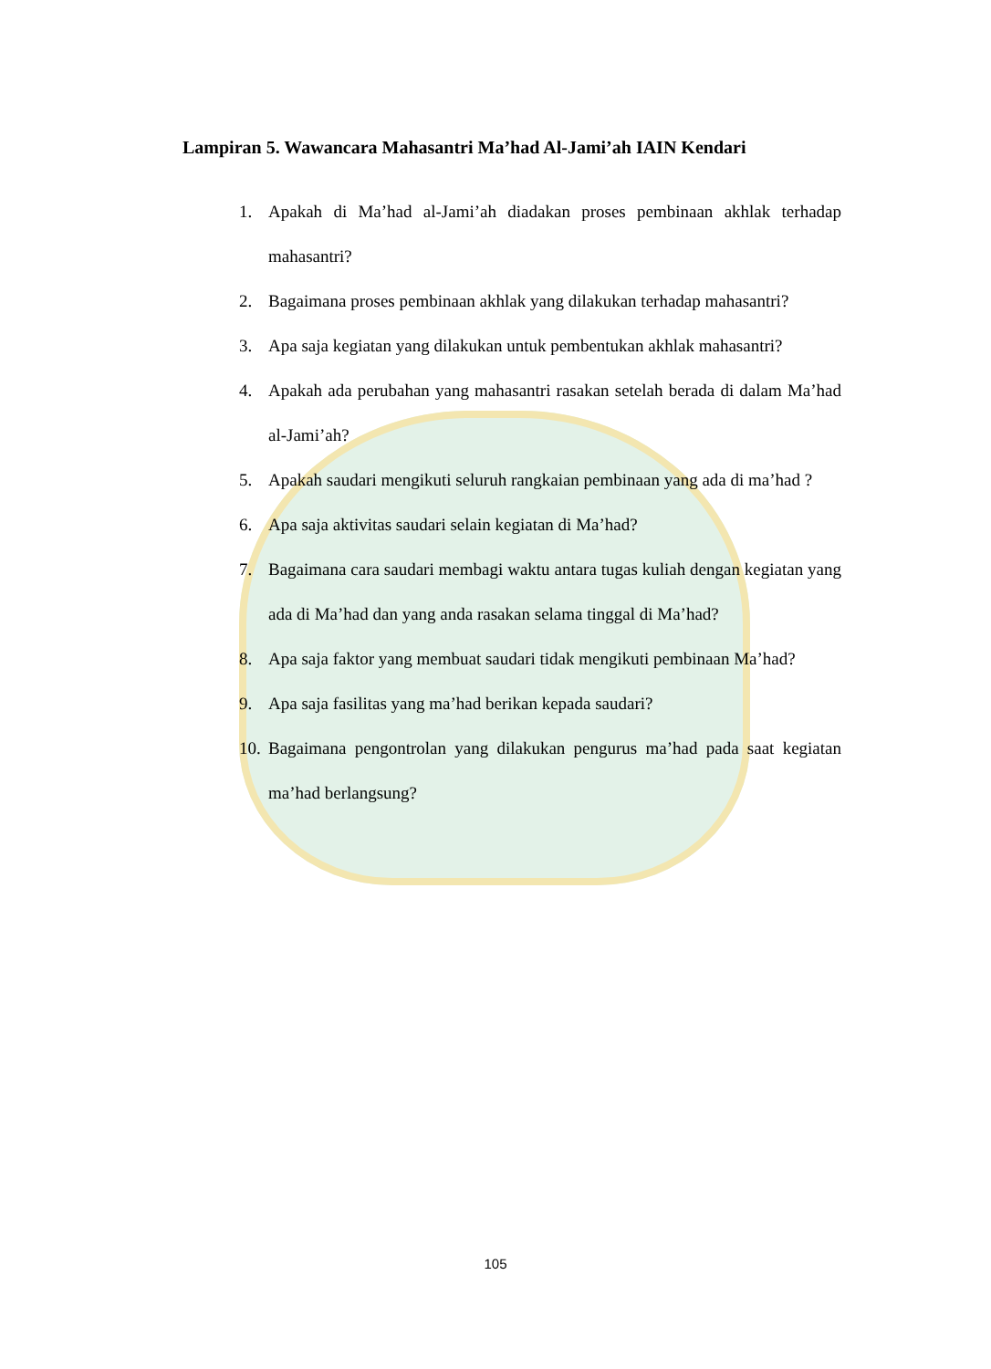Lampiran 5. Wawancara Mahasantri Ma’had Al-Jami’ah IAIN Kendari
1. Apakah di Ma’had al-Jami’ah diadakan proses pembinaan akhlak terhadap mahasantri?
2. Bagaimana proses pembinaan akhlak yang dilakukan terhadap mahasantri?
3. Apa saja kegiatan yang dilakukan untuk pembentukan akhlak mahasantri?
4. Apakah ada perubahan yang mahasantri rasakan setelah berada di dalam Ma’had al-Jami’ah?
5. Apakah saudari mengikuti seluruh rangkaian pembinaan yang ada di ma’had ?
6. Apa saja aktivitas saudari selain kegiatan di Ma’had?
7. Bagaimana cara saudari membagi waktu antara tugas kuliah dengan kegiatan yang ada di Ma’had dan yang anda rasakan selama tinggal di Ma’had?
8. Apa saja faktor yang membuat saudari tidak mengikuti pembinaan Ma’had?
9. Apa saja fasilitas yang ma’had berikan kepada saudari?
10. Bagaimana pengontrolan yang dilakukan pengurus ma’had pada saat kegiatan ma’had berlangsung?
105